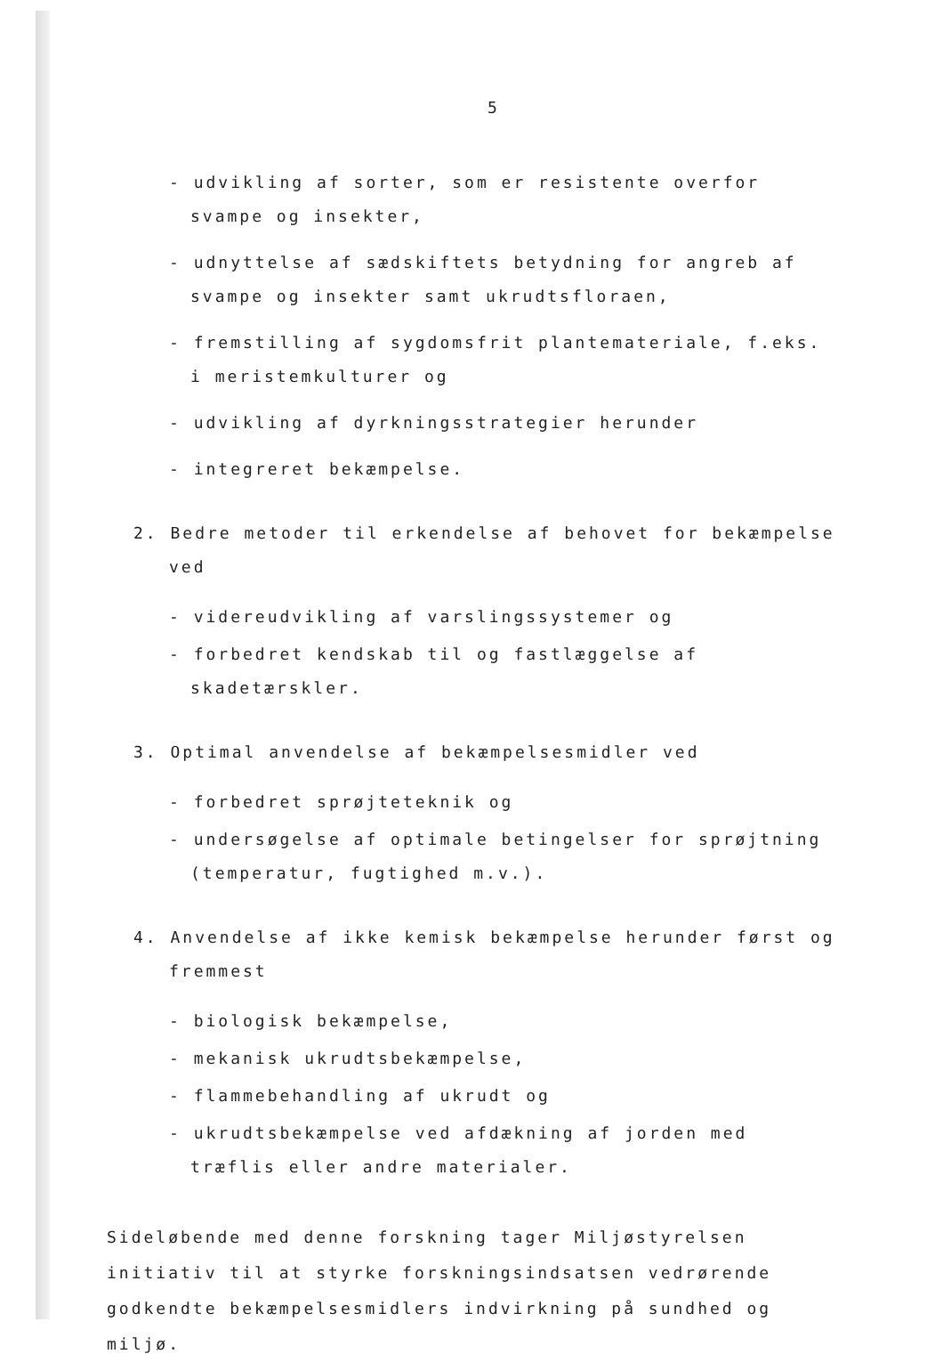5
- udvikling af sorter, som er resistente overfor svampe og insekter,
- udnyttelse af sædskiftets betydning for angreb af svampe og insekter samt ukrudtsfloraen,
- fremstilling af sygdomsfrit plantemateriale, f.eks. i meristemkulturer og
- udvikling af dyrkningsstrategier herunder
- integreret bekæmpelse.
2. Bedre metoder til erkendelse af behovet for bekæmpelse ved
- videreudvikling af varslingssystemer og
- forbedret kendskab til og fastlæggelse af skadetærskler.
3. Optimal anvendelse af bekæmpelsesmidler ved
- forbedret sprøjteteknik og
- undersøgelse af optimale betingelser for sprøjtning (temperatur, fugtighed m.v.).
4. Anvendelse af ikke kemisk bekæmpelse herunder først og fremmest
- biologisk bekæmpelse,
- mekanisk ukrudtsbekæmpelse,
- flammebehandling af ukrudt og
- ukrudtsbekæmpelse ved afdækning af jorden med træflis eller andre materialer.
Sideløbende med denne forskning tager Miljøstyrelsen initiativ til at styrke forskningsindsatsen vedrørende godkendte bekæmpelsesmidlers indvirkning på sundhed og miljø.